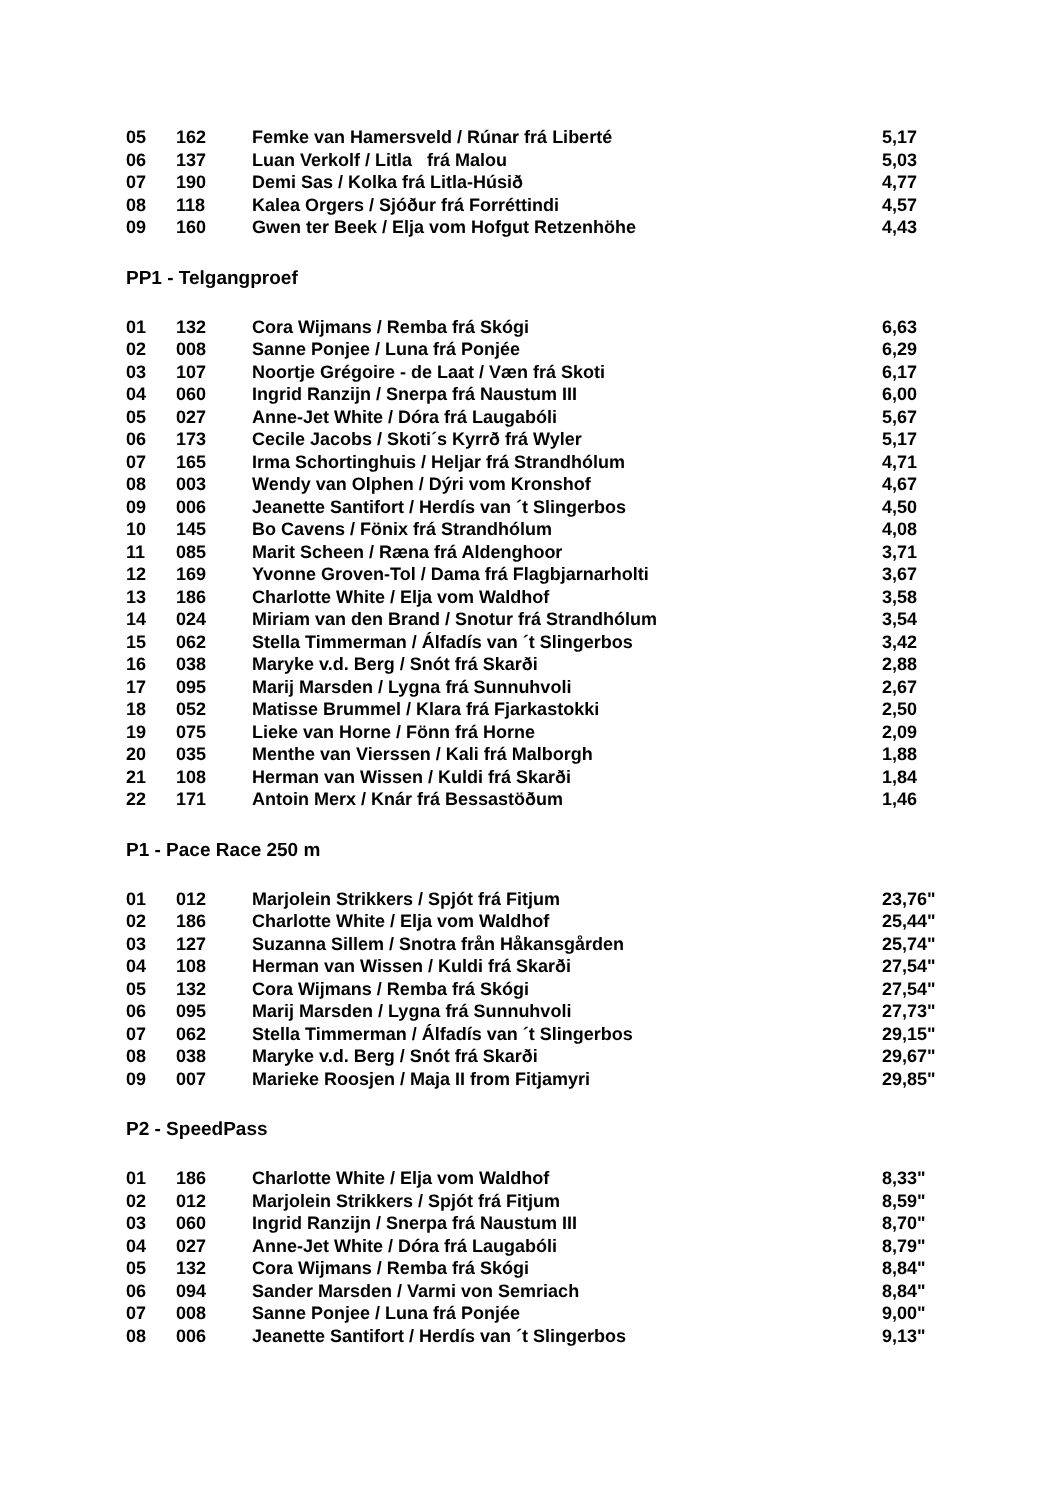| 05 | 162 | Femke van Hamersveld / Rúnar frá Liberté | 5,17 |
| 06 | 137 | Luan Verkolf / Litla frá Malou | 5,03 |
| 07 | 190 | Demi Sas / Kolka frá Litla-Húsið | 4,77 |
| 08 | 118 | Kalea Orgers / Sjóður frá Forréttindi | 4,57 |
| 09 | 160 | Gwen ter Beek / Elja vom Hofgut Retzenhöhe | 4,43 |
PP1 - Telgangproef
| 01 | 132 | Cora Wijmans / Remba frá Skógi | 6,63 |
| 02 | 008 | Sanne Ponjee / Luna frá Ponjée | 6,29 |
| 03 | 107 | Noortje Grégoire - de Laat / Væn frá Skoti | 6,17 |
| 04 | 060 | Ingrid Ranzijn / Snerpa frá Naustum III | 6,00 |
| 05 | 027 | Anne-Jet White / Dóra frá Laugabóli | 5,67 |
| 06 | 173 | Cecile Jacobs / Skoti´s Kyrrð frá Wyler | 5,17 |
| 07 | 165 | Irma Schortinghuis / Heljar frá Strandhólum | 4,71 |
| 08 | 003 | Wendy van Olphen / Dýri vom Kronshof | 4,67 |
| 09 | 006 | Jeanette Santifort / Herdís van ´t Slingerbos | 4,50 |
| 10 | 145 | Bo Cavens / Fönix frá Strandhólum | 4,08 |
| 11 | 085 | Marit Scheen / Ræna frá Aldenghoor | 3,71 |
| 12 | 169 | Yvonne Groven-Tol / Dama frá Flagbjarnarholti | 3,67 |
| 13 | 186 | Charlotte White / Elja vom Waldhof | 3,58 |
| 14 | 024 | Miriam van den Brand / Snotur frá Strandhólum | 3,54 |
| 15 | 062 | Stella Timmerman / Álfadís van ´t Slingerbos | 3,42 |
| 16 | 038 | Maryke v.d. Berg / Snót frá Skarði | 2,88 |
| 17 | 095 | Marij Marsden / Lygna frá Sunnuhvoli | 2,67 |
| 18 | 052 | Matisse Brummel / Klara frá Fjarkastokki | 2,50 |
| 19 | 075 | Lieke van Horne / Fönn frá Horne | 2,09 |
| 20 | 035 | Menthe van Vierssen / Kali frá Malborgh | 1,88 |
| 21 | 108 | Herman van Wissen / Kuldi frá Skarði | 1,84 |
| 22 | 171 | Antoin Merx / Knár frá Bessastöðum | 1,46 |
P1 - Pace Race 250 m
| 01 | 012 | Marjolein Strikkers / Spjót frá Fitjum | 23,76" |
| 02 | 186 | Charlotte White / Elja vom Waldhof | 25,44" |
| 03 | 127 | Suzanna Sillem / Snotra från Håkansgården | 25,74" |
| 04 | 108 | Herman van Wissen / Kuldi frá Skarði | 27,54" |
| 05 | 132 | Cora Wijmans / Remba frá Skógi | 27,54" |
| 06 | 095 | Marij Marsden / Lygna frá Sunnuhvoli | 27,73" |
| 07 | 062 | Stella Timmerman / Álfadís van ´t Slingerbos | 29,15" |
| 08 | 038 | Maryke v.d. Berg / Snót frá Skarði | 29,67" |
| 09 | 007 | Marieke Roosjen / Maja II from Fitjamyri | 29,85" |
P2 - SpeedPass
| 01 | 186 | Charlotte White / Elja vom Waldhof | 8,33" |
| 02 | 012 | Marjolein Strikkers / Spjót frá Fitjum | 8,59" |
| 03 | 060 | Ingrid Ranzijn / Snerpa frá Naustum III | 8,70" |
| 04 | 027 | Anne-Jet White / Dóra frá Laugabóli | 8,79" |
| 05 | 132 | Cora Wijmans / Remba frá Skógi | 8,84" |
| 06 | 094 | Sander Marsden / Varmi von Semriach | 8,84" |
| 07 | 008 | Sanne Ponjee / Luna frá Ponjée | 9,00" |
| 08 | 006 | Jeanette Santifort / Herdís van ´t Slingerbos | 9,13" |